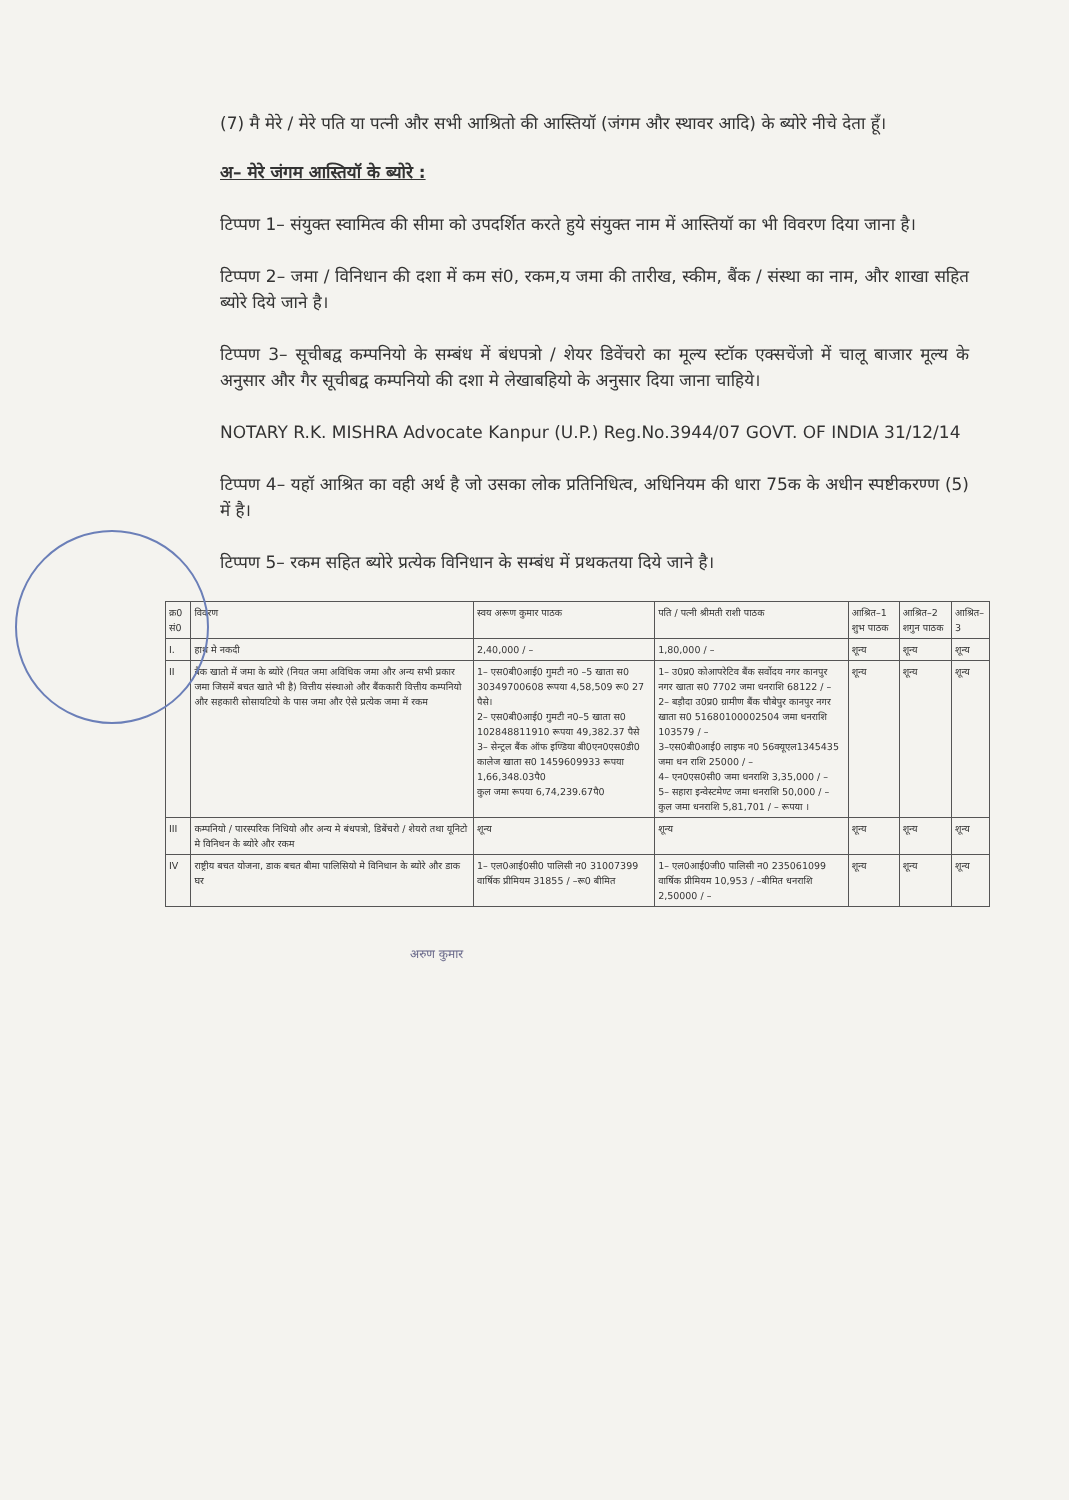(7) मै मेरे / मेरे पति या पत्नी और सभी आश्रितो की आस्तियॉ (जंगम और स्थावर आदि) के ब्योरे नीचे देता हूँ।
अ– मेरे जंगम आस्तियॉ के ब्योरे :
टिप्पण 1– संयुक्त स्वामित्व की सीमा को उपदर्शित करते हुये संयुक्त नाम में आस्तियॉ का भी विवरण दिया जाना है।
टिप्पण 2– जमा / विनिधान की दशा में कम सं0, रकम,य जमा की तारीख, स्कीम, बैंक / संस्था का नाम, और शाखा सहित ब्योरे दिये जाने है।
टिप्पण 3– सूचीबद्व कम्पनियो के सम्बंध में बंधपत्रो / शेयर डिवेंचरो का मूल्य स्टॉक एक्सचेंजो में चालू बाजार मूल्य के अनुसार और गैर सूचीबद्व कम्पनियो की दशा मे लेखाबहियो के अनुसार दिया जाना चाहिये।
NOTARY R.K. MISHRA Advocate Kanpur (U.P.) Reg.No.3944/07 GOVT. OF INDIA 31/12/14
टिप्पण 4– यहॉ आश्रित का वही अर्थ है जो उसका लोक प्रतिनिधित्व, अधिनियम की धारा 75क के अधीन स्पष्टीकरण्ण (5) में है।
टिप्पण 5– रकम सहित ब्योरे प्रत्येक विनिधान के सम्बंध में प्रथकतया दिये जाने है।
| क्र0 सं0 | विवरण | स्वय अरूण कुमार पाठक | पति / पत्नी श्रीमती राशी पाठक | आश्रित–1 शुभ पाठक | आश्रित–2 शगुन पाठक | आश्रित–3 |
| --- | --- | --- | --- | --- | --- | --- |
| I. | हाथ मे नकदी | 2,40,000 / – | 1,80,000 / – | शून्य | शून्य | शून्य |
| II | बैंक खातो में जमा के ब्योरे (नियत जमा अविधिक जमा और अन्य सभी प्रकार जमा जिसमें बचत खाते भी है) वित्तीय संस्थाओ और बैंककारी वित्तीय कम्पनियो और सहकारी सोसायटियो के पास जमा और ऐसे प्रत्येक जमा में रकम | 1– एस0बी0आई0 गुमटी न0 –5 खाता स0 30349700608 रूपया 4,58,509 रू0 27 पैसे। 2– एस0बी0आई0 गुमटी न0–5 खाता स0 102848811910 रूपया 49,382.37 पैसे 3– सेन्ट्रल बैंक ऑफ इण्डिया बी0एन0एस0डी0 कालेज खाता स0 1459609933 रूपया 1,66,348.03पै0 कुल जमा रूपया 6,74,239.67पै0 | 1– उ0प्र0 कोआपरेटिव बैंक सर्वोदय नगर कानपुर नगर खाता स0 7702 जमा धनराशि 68122 / – 2– बड़ौदा उ0प्र0 ग्रामीण बैंक चौबेपुर कानपुर नगर खाता स0 51680100002504 जमा धनराशि 103579 / – 3–एस0बी0आई0 लाइफ न0 56क्यूएल1345435 जमा धन राशि 25000 / – 4– एन0एस0सी0 जमा धनराशि 3,35,000 / – 5– सहारा इन्वेस्टमेण्ट जमा धनराशि 50,000 / – कुल जमा धनराशि 5,81,701 / – रूपया । | शून्य | शून्य | शून्य |
| III | कम्पनियो / पारस्परिक निधियो और अन्य मे बंधपत्रो, डिबेंचरो / शेयरो तथा यूनिटो मे विनिधन के ब्योरे और रकम | शून्य | शून्य | शून्य | शून्य | शून्य |
| IV | राष्ट्रीय बचत योजना, डाक बचत बीमा पालिसियो मे विनिधान के ब्योरे और डाक घर | 1– एल0आई0सी0 पालिसी न0 31007399 वार्षिक प्रीमियम 31855 / –रू0 बीमित | 1– एल0आई0जी0 पालिसी न0 235061099 वार्षिक प्रीमियम 10,953 / –बीमित धनराशि 2,50000 / – | शून्य | शून्य | शून्य |
अरुण कुमार